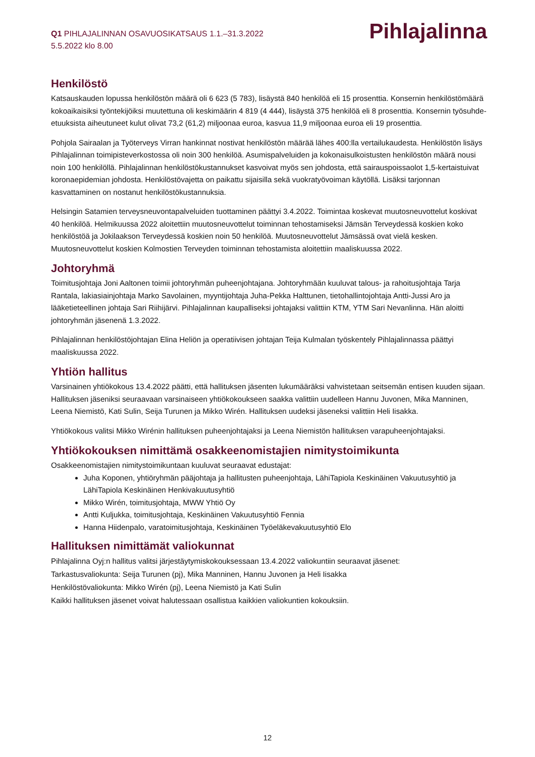Q1 PIHLAJALINNAN OSAVUOSIKATSAUS 1.1.–31.3.2022
5.5.2022 klo 8.00
Pihlajalinna
Henkilöstö
Katsauskauden lopussa henkilöstön määrä oli 6 623 (5 783), lisäystä 840 henkilöä eli 15 prosenttia. Konsernin henkilöstömäärä kokoaikaisiksi työntekijöiksi muutettuna oli keskimäärin 4 819 (4 444), lisäystä 375 henkilöä eli 8 prosenttia. Konsernin työsuhde-etuuksista aiheutuneet kulut olivat 73,2 (61,2) miljoonaa euroa, kasvua 11,9 miljoonaa euroa eli 19 prosenttia.
Pohjola Sairaalan ja Työterveys Virran hankinnat nostivat henkilöstön määrää lähes 400:lla vertailukaudesta. Henkilöstön lisäys Pihlajalinnan toimipisteverkostossa oli noin 300 henkilöä. Asumispalveluiden ja kokonaisulkoistusten henkilöstön määrä nousi noin 100 henkilöllä. Pihlajalinnan henkilöstökustannukset kasvoivat myös sen johdosta, että sairauspoissaolot 1,5-kertaistuivat koronaepidemian johdosta. Henkilöstövajetta on paikattu sijaisilla sekä vuokratyövoiman käytöllä. Lisäksi tarjonnan kasvattaminen on nostanut henkilöstökustannuksia.
Helsingin Satamien terveysneuvontapalveluiden tuottaminen päättyi 3.4.2022. Toimintaa koskevat muutosneuvottelut koskivat 40 henkilöä. Helmikuussa 2022 aloitettiin muutosneuvottelut toiminnan tehostamiseksi Jämsän Terveydessä koskien koko henkilöstöä ja Jokilaakson Terveydessä koskien noin 50 henkilöä. Muutosneuvottelut Jämsässä ovat vielä kesken. Muutosneuvottelut koskien Kolmostien Terveyden toiminnan tehostamista aloitettiin maaliskuussa 2022.
Johtoryhmä
Toimitusjohtaja Joni Aaltonen toimii johtoryhmän puheenjohtajana. Johtoryhmään kuuluvat talous- ja rahoitusjohtaja Tarja Rantala, lakiasiainjohtaja Marko Savolainen, myyntijohtaja Juha-Pekka Halttunen, tietohallintojohtaja Antti-Jussi Aro ja lääketieteellinen johtaja Sari Riihijärvi. Pihlajalinnan kaupalliseksi johtajaksi valittiin KTM, YTM Sari Nevanlinna. Hän aloitti johtoryhmän jäsenenä 1.3.2022.
Pihlajalinnan henkilöstöjohtajan Elina Heliön ja operatiivisen johtajan Teija Kulmalan työskentely Pihlajalinnassa päättyi maaliskuussa 2022.
Yhtiön hallitus
Varsinainen yhtiökokous 13.4.2022 päätti, että hallituksen jäsenten lukumääräksi vahvistetaan seitsemän entisen kuuden sijaan. Hallituksen jäseniksi seuraavaan varsinaiseen yhtiökokoukseen saakka valittiin uudelleen Hannu Juvonen, Mika Manninen, Leena Niemistö, Kati Sulin, Seija Turunen ja Mikko Wirén. Hallituksen uudeksi jäseneksi valittiin Heli Iisakka.
Yhtiökokous valitsi Mikko Wirénin hallituksen puheenjohtajaksi ja Leena Niemistön hallituksen varapuheenjohtajaksi.
Yhtiökokouksen nimittämä osakkeenomistajien nimitystoimikunta
Osakkeenomistajien nimitystoimikuntaan kuuluvat seuraavat edustajat:
Juha Koponen, yhtiöryhmän pääjohtaja ja hallitusten puheenjohtaja, LähiTapiola Keskinäinen Vakuutusyhtiö ja LähiTapiola Keskinäinen Henkivakuutusyhtiö
Mikko Wirén, toimitusjohtaja, MWW Yhtiö Oy
Antti Kuljukka, toimitusjohtaja, Keskinäinen Vakuutusyhtiö Fennia
Hanna Hiidenpalo, varatoimitusjohtaja, Keskinäinen Työeläkevakuutusyhtiö Elo
Hallituksen nimittämät valiokunnat
Pihlajalinna Oyj:n hallitus valitsi järjestäytymiskokouksessaan 13.4.2022 valiokuntiin seuraavat jäsenet:
Tarkastusvaliokunta: Seija Turunen (pj), Mika Manninen, Hannu Juvonen ja Heli Iisakka
Henkilöstövaliokunta: Mikko Wirén (pj), Leena Niemistö ja Kati Sulin
Kaikki hallituksen jäsenet voivat halutessaan osallistua kaikkien valiokuntien kokouksiin.
12